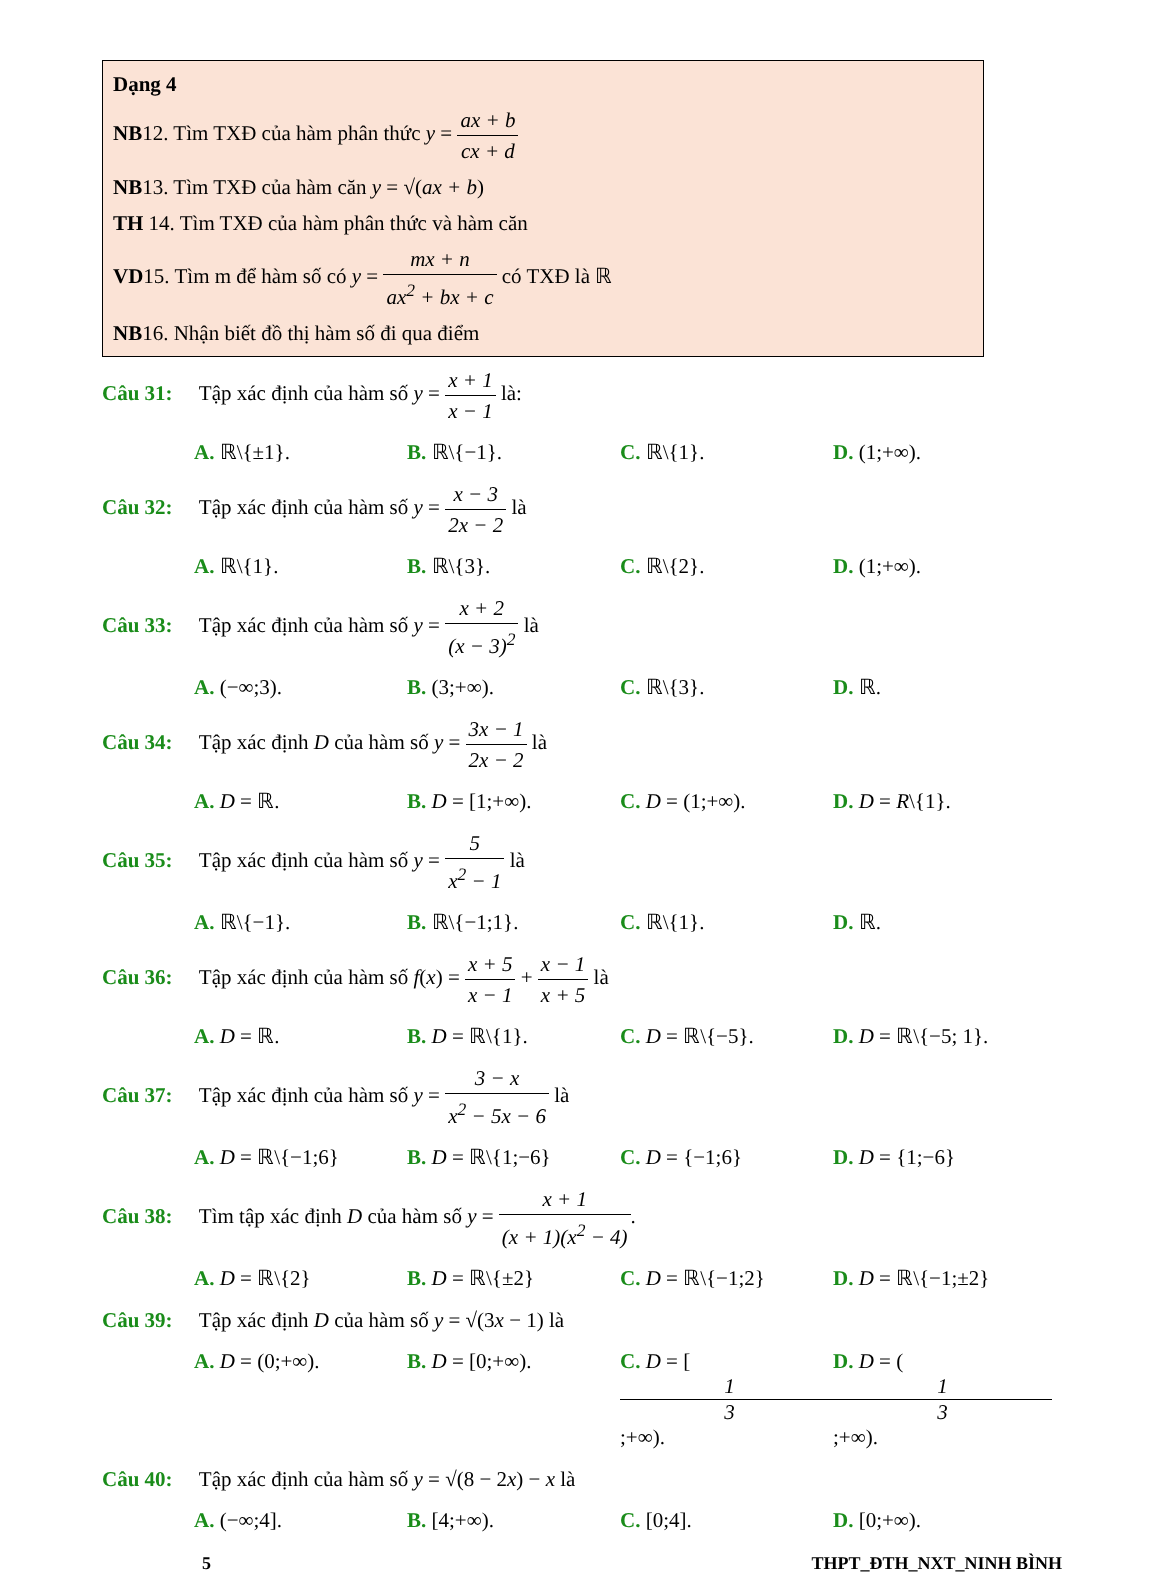Dạng 4
NB12. Tìm TXĐ của hàm phân thức y = ax + b cx + d
NB13. Tìm TXĐ của hàm căn y = √(ax + b)
TH 14. Tìm TXĐ của hàm phân thức và hàm căn
VD15. Tìm m để hàm số có y = mx + n ax<sup>2</sup> + bx + c có TXĐ là ℝ
NB16. Nhận biết đồ thị hàm số đi qua điểm
Câu 31: Tập xác định của hàm số y = x + 1 x − 1 là:
A. ℝ\{±1}. B. ℝ\{−1}. C. ℝ\{1}. D. (1;+∞).
Câu 32: Tập xác định của hàm số y = x − 3 2x − 2 là
A. ℝ\{1}. B. ℝ\{3}. C. ℝ\{2}. D. (1;+∞).
Câu 33: Tập xác định của hàm số y = x + 2 (x − 3)<sup>2</sup> là
A. (−∞;3). B. (3;+∞). C. ℝ\{3}. D. ℝ.
Câu 34: Tập xác định D của hàm số y = 3x − 1 2x − 2 là
A. D = ℝ. B. D = [1;+∞). C. D = (1;+∞). D. D = R\{1}.
Câu 35: Tập xác định của hàm số y = 5 x<sup>2</sup> − 1 là
A. ℝ\{−1}. B. ℝ\{−1;1}. C. ℝ\{1}. D. ℝ.
Câu 36: Tập xác định của hàm số f(x) = x + 5 x − 1 + x − 1 x + 5 là
A. D = ℝ. B. D = ℝ\{1}. C. D = ℝ\{−5}. D. D = ℝ\{−5; 1}.
Câu 37: Tập xác định của hàm số y = 3 − x x<sup>2</sup> − 5x − 6 là
A. D = ℝ\{−1;6} B. D = ℝ\{1;−6} C. D = {−1;6} D. D = {1;−6}
Câu 38: Tìm tập xác định D của hàm số y = x + 1 (x + 1)(x<sup>2</sup> − 4).
A. D = ℝ\{2} B. D = ℝ\{±2} C. D = ℝ\{−1;2} D. D = ℝ\{−1;±2}
Câu 39: Tập xác định D của hàm số y = √(3x − 1) là
A. D = (0;+∞). B. D = [0;+∞). C. D = [1 3;+∞). D. D = (1 3;+∞).
Câu 40: Tập xác định của hàm số y = √(8 − 2x) − x là
A. (−∞;4]. B. [4;+∞). C. [0;4]. D. [0;+∞).
5 THPT_ĐTH_NXT_NINH BÌNH